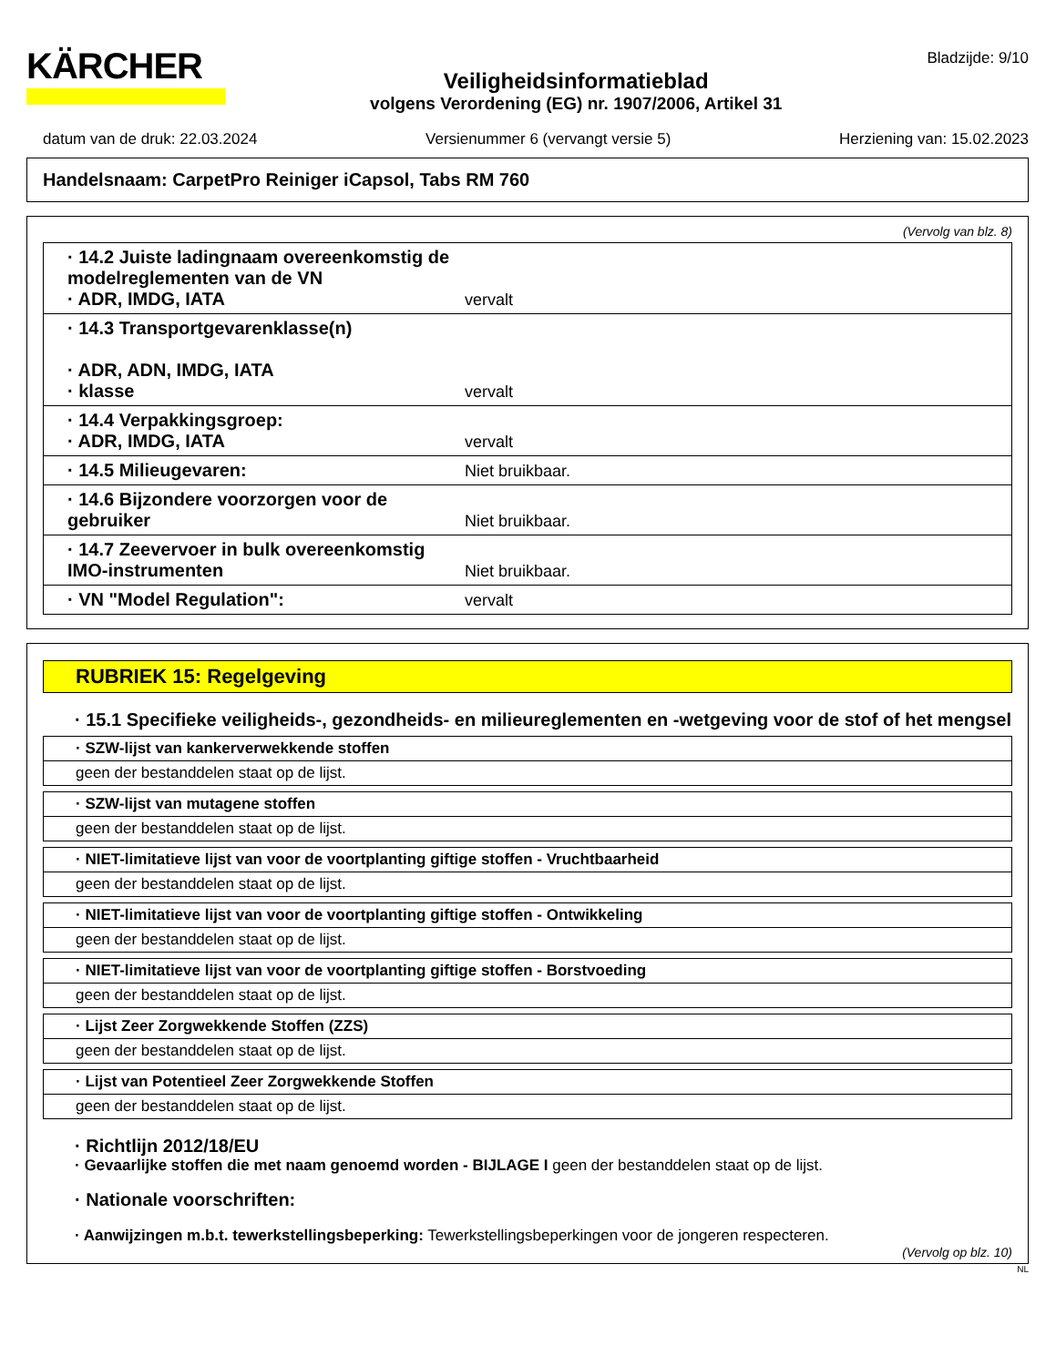KÄRCHER
Veiligheidsinformatieblad
volgens Verordening (EG) nr. 1907/2006, Artikel 31
Bladzijde: 9/10
datum van de druk: 22.03.2024 Versienummer 6 (vervangt versie 5) Herziening van: 15.02.2023
Handelsnaam: CarpetPro Reiniger iCapsol, Tabs RM 760
(Vervolg van blz. 8)
| · 14.2 Juiste ladingnaam overeenkomstig de modelreglementen van de VN · ADR, IMDG, IATA | vervalt |
| · 14.3 Transportgevarenklasse(n) · ADR, ADN, IMDG, IATA · klasse | vervalt |
| · 14.4 Verpakkingsgroep: · ADR, IMDG, IATA | vervalt |
| · 14.5 Milieugevaren: | Niet bruikbaar. |
| · 14.6 Bijzondere voorzorgen voor de gebruiker | Niet bruikbaar. |
| · 14.7 Zeevervoer in bulk overeenkomstig IMO-instrumenten | Niet bruikbaar. |
| · VN "Model Regulation": | vervalt |
RUBRIEK 15: Regelgeving
· 15.1 Specifieke veiligheids-, gezondheids- en milieureglementen en -wetgeving voor de stof of het mengsel
· SZW-lijst van kankerverwekkende stoffen
geen der bestanddelen staat op de lijst.
· SZW-lijst van mutagene stoffen
geen der bestanddelen staat op de lijst.
· NIET-limitatieve lijst van voor de voortplanting giftige stoffen - Vruchtbaarheid
geen der bestanddelen staat op de lijst.
· NIET-limitatieve lijst van voor de voortplanting giftige stoffen - Ontwikkeling
geen der bestanddelen staat op de lijst.
· NIET-limitatieve lijst van voor de voortplanting giftige stoffen - Borstvoeding
geen der bestanddelen staat op de lijst.
· Lijst Zeer Zorgwekkende Stoffen (ZZS)
geen der bestanddelen staat op de lijst.
· Lijst van Potentieel Zeer Zorgwekkende Stoffen
geen der bestanddelen staat op de lijst.
· Richtlijn 2012/18/EU
· Gevaarlijke stoffen die met naam genoemd worden - BIJLAGE I geen der bestanddelen staat op de lijst.
· Nationale voorschriften:
· Aanwijzingen m.b.t. tewerkstellingsbeperking: Tewerkstellingsbeperkingen voor de jongeren respecteren.
(Vervolg op blz. 10)
NL